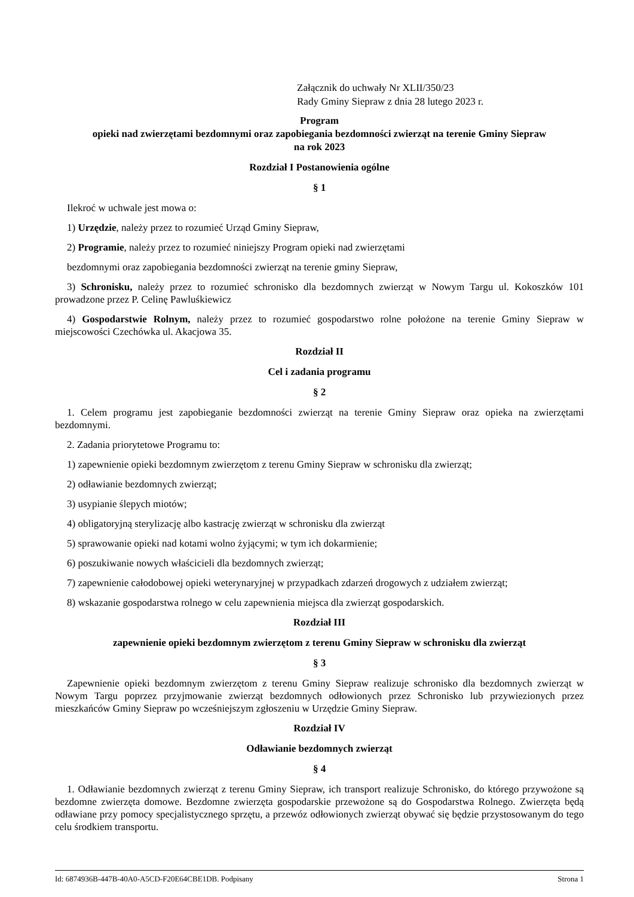Załącznik do uchwały Nr XLII/350/23
Rady Gminy Siepraw z dnia 28 lutego 2023 r.
Program
opieki nad zwierzętami bezdomnymi oraz zapobiegania bezdomności zwierząt na terenie Gminy Siepraw
na rok 2023
Rozdział I Postanowienia ogólne
§ 1
Ilekroć w uchwale jest mowa o:
1) Urzędzie, należy przez to rozumieć Urząd Gminy Siepraw,
2) Programie, należy przez to rozumieć niniejszy Program opieki nad zwierzętami
bezdomnymi oraz zapobiegania bezdomności zwierząt na terenie gminy Siepraw,
3) Schronisku, należy przez to rozumieć schronisko dla bezdomnych zwierząt w Nowym Targu ul. Kokoszków 101 prowadzone przez P. Celinę Pawluśkiewicz
4) Gospodarstwie Rolnym, należy przez to rozumieć gospodarstwo rolne położone na terenie Gminy Siepraw w miejscowości Czechówka ul. Akacjowa 35.
Rozdział II
Cel i zadania programu
§ 2
1. Celem programu jest zapobieganie bezdomności zwierząt na terenie Gminy Siepraw oraz opieka na zwierzętami bezdomnymi.
2. Zadania priorytetowe Programu to:
1) zapewnienie opieki bezdomnym zwierzętom z terenu Gminy Siepraw w schronisku dla zwierząt;
2) odławianie bezdomnych zwierząt;
3) usypianie ślepych miotów;
4) obligatoryjną sterylizację albo kastrację zwierząt w schronisku dla zwierząt
5) sprawowanie opieki nad kotami wolno żyjącymi; w tym ich dokarmienie;
6) poszukiwanie nowych właścicieli dla bezdomnych zwierząt;
7) zapewnienie całodobowej opieki weterynaryjnej w przypadkach zdarzeń drogowych z udziałem zwierząt;
8) wskazanie gospodarstwa rolnego w celu zapewnienia miejsca dla zwierząt gospodarskich.
Rozdział III
zapewnienie opieki bezdomnym zwierzętom z terenu Gminy Siepraw w schronisku dla zwierząt
§ 3
Zapewnienie opieki bezdomnym zwierzętom z terenu Gminy Siepraw realizuje schronisko dla bezdomnych zwierząt w Nowym Targu poprzez przyjmowanie zwierząt bezdomnych odłowionych przez Schronisko lub przywiezionych przez mieszkańców Gminy Siepraw po wcześniejszym zgłoszeniu w Urzędzie Gminy Siepraw.
Rozdział IV
Odławianie bezdomnych zwierząt
§ 4
1. Odławianie bezdomnych zwierząt z terenu Gminy Siepraw, ich transport realizuje Schronisko, do którego przywożone są bezdomne zwierzęta domowe. Bezdomne zwierzęta gospodarskie przewożone są do Gospodarstwa Rolnego. Zwierzęta będą odławiane przy pomocy specjalistycznego sprzętu, a przewóz odłowionych zwierząt obywać się będzie przystosowanym do tego celu środkiem transportu.
Id: 6874936B-447B-40A0-A5CD-F20E64CBE1DB. Podpisany Strona 1